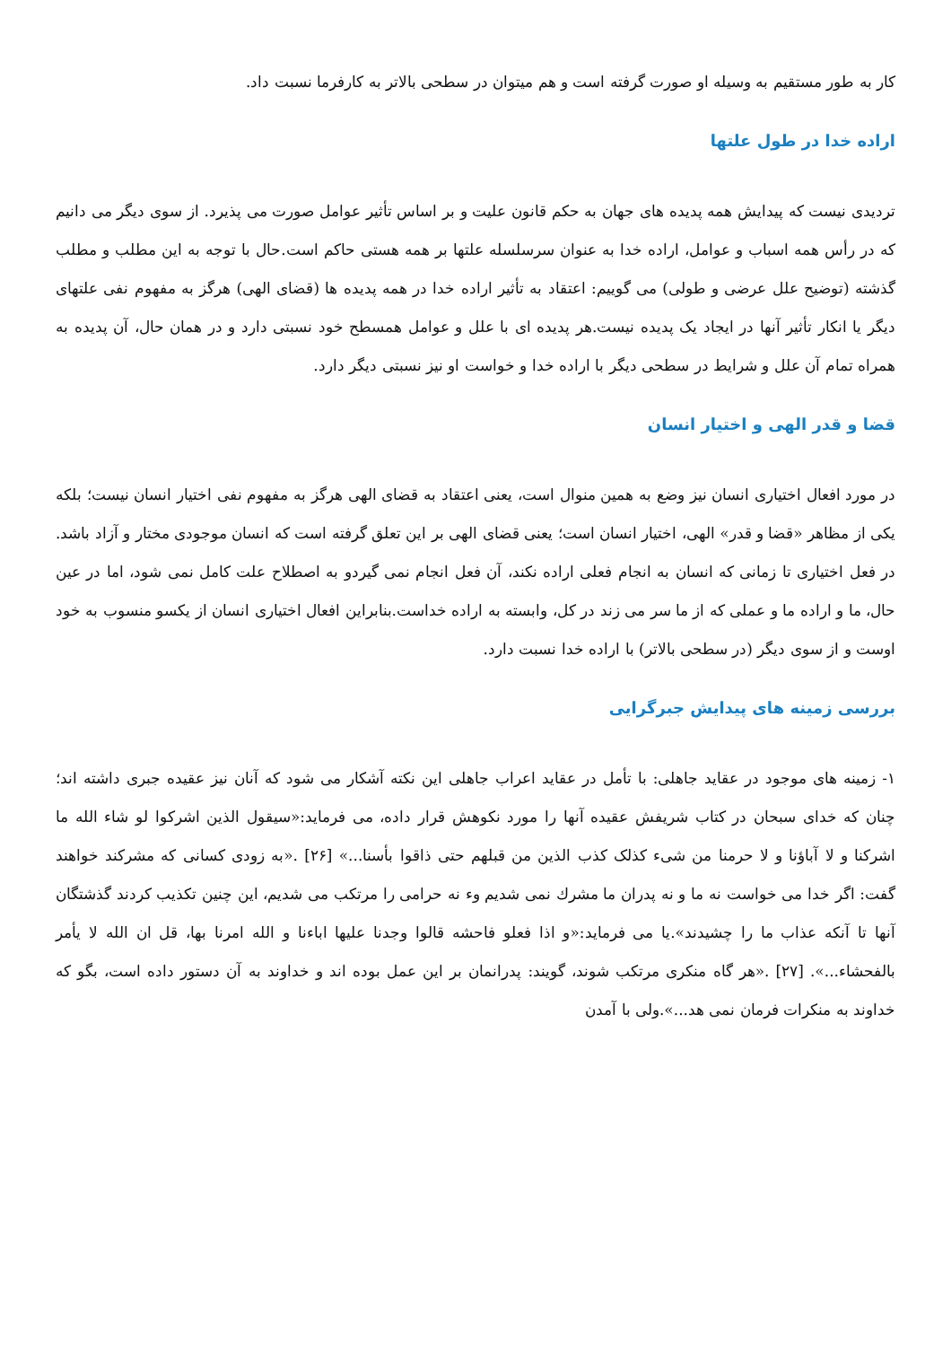کار به طور مستقیم به وسیله او صورت گرفته است و هم میتوان در سطحی بالاتر به کارفرما نسبت داد.
اراده خدا در طول علتها
تردیدی نیست که پیدایش همه پدیده های جهان به حکم قانون علیت و بر اساس تأثیر عوامل صورت می پذیرد. از سوی دیگر می دانیم که در رأس همه اسباب و عوامل، اراده خدا به عنوان سرسلسله علتها بر همه هستی حاکم است.حال با توجه به این مطلب و مطلب گذشته (توضیح علل عرضی و طولی) می گوییم: اعتقاد به تأثیر اراده خدا در همه پدیده ها (قضای الهی) هرگز به مفهوم نفی علتهای دیگر یا انکار تأثیر آنها در ایجاد یک پدیده نیست.هر پدیده ای با علل و عوامل همسطح خود نسبتی دارد و در همان حال، آن پدیده به همراه تمام آن علل و شرایط در سطحی دیگر با اراده خدا و خواست او نیز نسبتی دیگر دارد.
قضا و قدر الهی و اختیار انسان
در مورد افعال اختیاری انسان نیز وضع به همین منوال است، یعنی اعتقاد به قضای الهی هرگز به مفهوم نفی اختیار انسان نیست؛ بلکه یکی از مظاهر «قضا و قدر» الهی، اختیار انسان است؛ یعنی قضای الهی بر این تعلق گرفته است که انسان موجودی مختار و آزاد باشد. در فعل اختیاری تا زمانی که انسان به انجام فعلی اراده نکند، آن فعل انجام نمی گیردو به اصطلاح علت کامل نمی شود، اما در عین حال، ما و اراده ما و عملی که از ما سر می زند در کل، وابسته به اراده خداست.بنابراین افعال اختیاری انسان از یکسو منسوب به خود اوست و از سوی دیگر (در سطحی بالاتر) با اراده خدا نسبت دارد.
بررسی زمینه های پیدایش جبرگرایی
۱- زمینه های موجود در عقاید جاهلی: با تأمل در عقاید اعراب جاهلی این نکته آشکار می شود که آنان نیز عقیده جبری داشته اند؛ چنان که خدای سبحان در کتاب شریفش عقیده آنها را مورد نکوهش قرار داده، می فرماید:«سیقول الذین اشرکوا لو شاء الله ما اشرکنا و لا آباؤنا و لا حرمنا من شیء کذلک کذب الذین من قبلهم حتی ذاقوا بأسنا...» [۲۶] .«به زودی کسانی که مشرکند خواهند گفت: اگر خدا می خواست نه ما و نه پدران ما مشرك نمی شدیم وء نه حرامی را مرتکب می شدیم، این چنین تکذیب کردند گذشتگان آنها تا آنکه عذاب ما را چشیدند».یا می فرماید:«و اذا فعلو فاحشه قالوا وجدنا علیها اباءنا و الله امرنا بها، قل ان الله لا یأمر بالفحشاء...». [۲۷] .«هر گاه منکری مرتکب شوند، گویند: پدرانمان بر این عمل بوده اند و خداوند به آن دستور داده است، بگو که خداوند به منکرات فرمان نمی هد...».ولی با آمدن